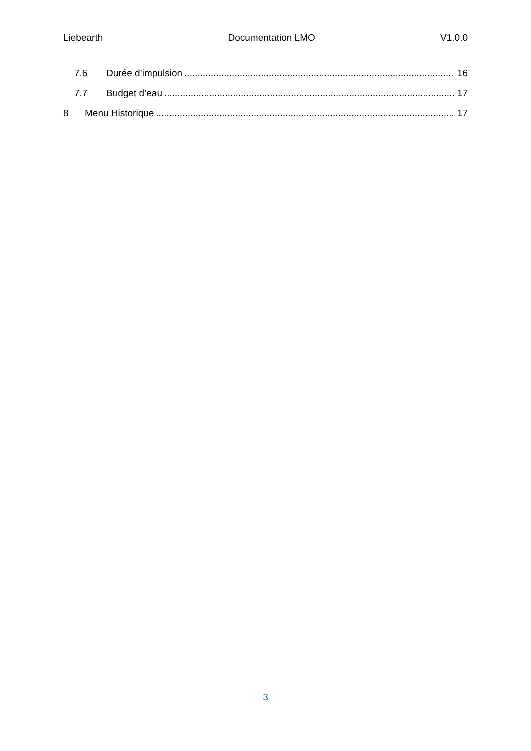Liebearth Documentation LMO V1.0.0
7.6 Durée d’impulsion 16
7.7 Budget d’eau 17
8 Menu Historique 17
3